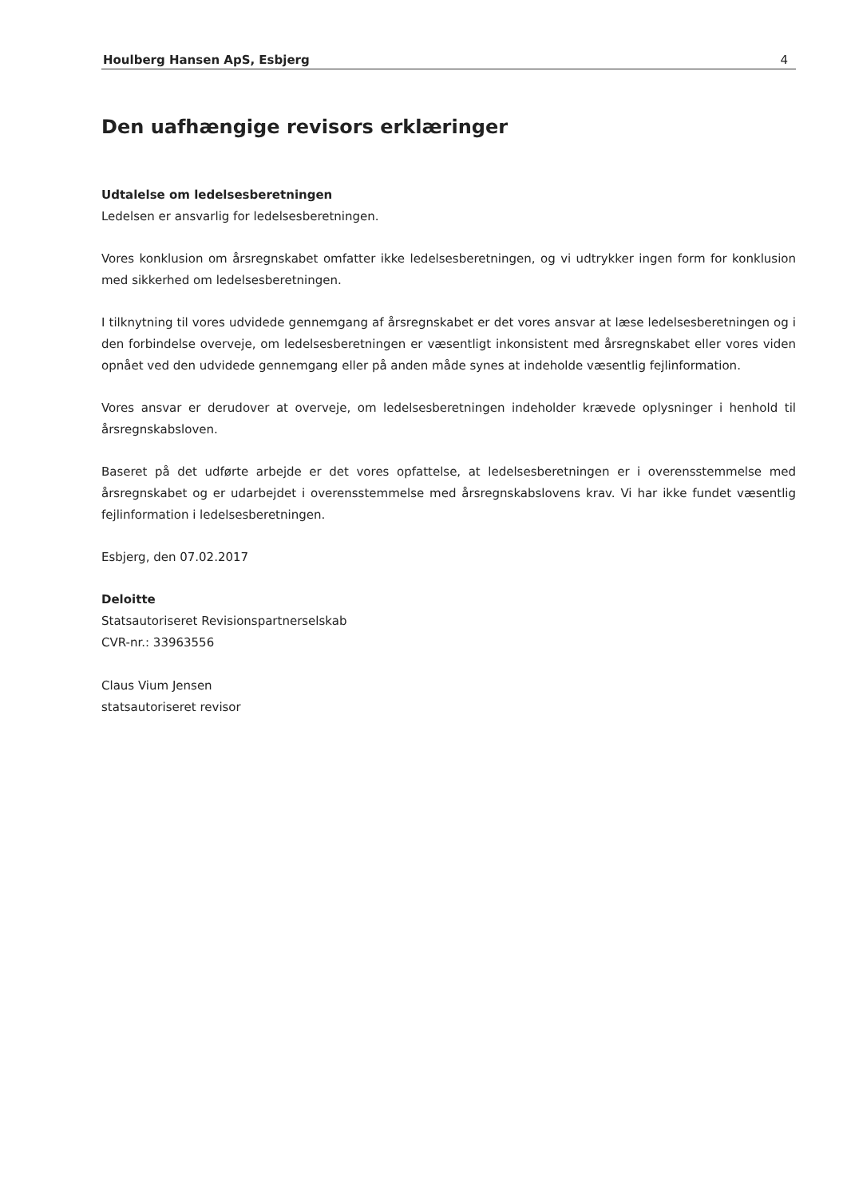Houlberg Hansen ApS, Esbjerg 4
Den uafhængige revisors erklæringer
Udtalelse om ledelsesberetningen
Ledelsen er ansvarlig for ledelsesberetningen.
Vores konklusion om årsregnskabet omfatter ikke ledelsesberetningen, og vi udtrykker ingen form for konklusion med sikkerhed om ledelsesberetningen.
I tilknytning til vores udvidede gennemgang af årsregnskabet er det vores ansvar at læse ledelsesberetningen og i den forbindelse overveje, om ledelsesberetningen er væsentligt inkonsistent med årsregnskabet eller vores viden opnået ved den udvidede gennemgang eller på anden måde synes at indeholde væsentlig fejlinformation.
Vores ansvar er derudover at overveje, om ledelsesberetningen indeholder krævede oplysninger i henhold til årsregnskabsloven.
Baseret på det udførte arbejde er det vores opfattelse, at ledelsesberetningen er i overensstemmelse med årsregnskabet og er udarbejdet i overensstemmelse med årsregnskabslovens krav. Vi har ikke fundet væsentlig fejlinformation i ledelsesberetningen.
Esbjerg, den 07.02.2017
Deloitte
Statsautoriseret Revisionspartnerselskab
CVR-nr.: 33963556
Claus Vium Jensen
statsautoriseret revisor